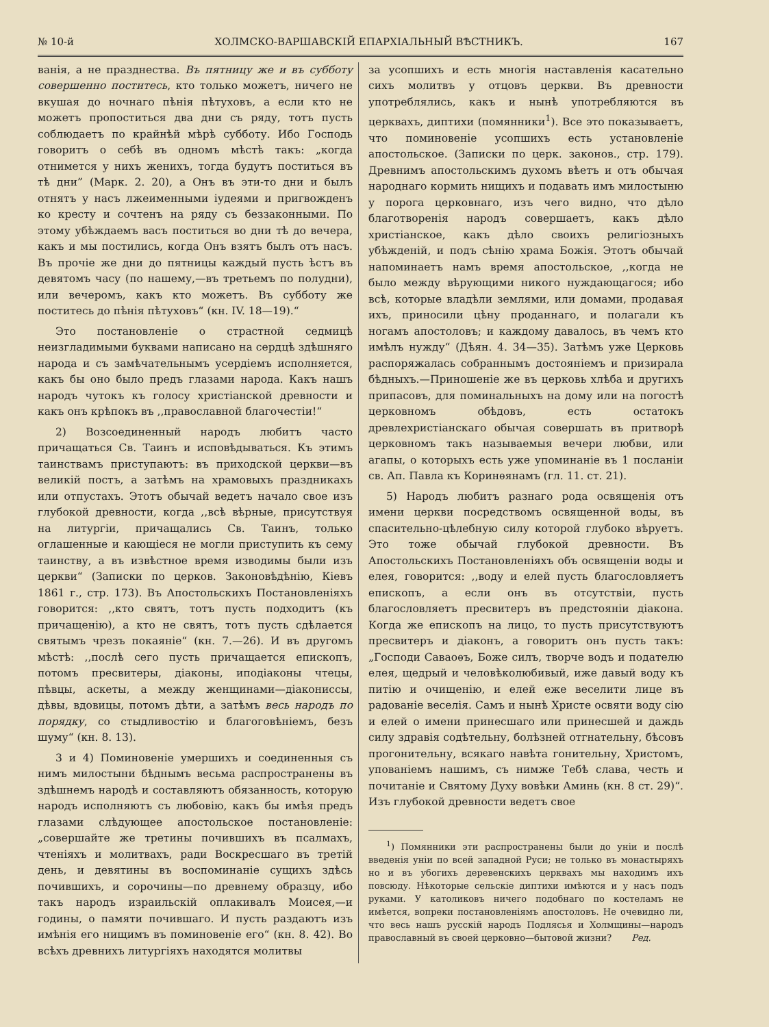№ 10-й ХОЛМСКО-ВАРШАВСКІЙ ЕПАРХІАЛЬНЫЙ ВѢСТНИКЪ. 167
ванія, а не празднества. Въ пятницу же и въ субботу совершенно поститесь, кто только можетъ, ничего не вкушая до ночнаго пѣнія пѣтуховъ, а если кто не можетъ пропоститься два дни съ ряду, тотъ пусть соблюдаетъ по крайнѣй мѣрѣ субботу. Ибо Господь говоритъ о себѣ въ одномъ мѣстѣ такъ: „когда отнимется у нихъ женихъ, тогда будутъ поститься въ тѣ дни” (Марк. 2. 20), а Онъ въ эти-то дни и былъ отнятъ у насъ лжеименными іудеями и пригвожденъ ко кресту и сочтенъ на ряду съ беззаконными. По этому убѣждаемъ васъ поститься во дни тѣ до вечера, какъ и мы постились, когда Онъ взятъ былъ отъ насъ. Въ прочіе же дни до пятницы каждый пусть ѣстъ въ девятомъ часу (по нашему,—въ третьемъ по полудни), или вечеромъ, какъ кто можетъ. Въ субботу же поститесь до пѣнія пѣтуховъ“ (кн. IV. 18—19).“
Это постановленіе о страстной седмицѣ неизгладимыми буквами написано на сердцѣ здѣшняго народа и съ замѣчательнымъ усердіемъ исполняется, какъ бы оно было предъ глазами народа. Какъ нашъ народъ чутокъ къ голосу христіанской древности и какъ онъ крѣпокъ въ ,,православной благочестіи!“
2) Возсоединенный народъ любитъ часто причащаться Св. Таинъ и исповѣдываться. Къ этимъ таинствамъ приступаютъ: въ приходской церкви—въ великій постъ, а затѣмъ на храмовыхъ праздникахъ или отпустахъ. Этотъ обычай ведетъ начало свое изъ глубокой древности, когда ,,всѣ вѣрные, присутствуя на литургіи, причащались Св. Таинъ, только оглашенные и кающіеся не могли приступить къ сему таинству, а въ извѣстное время изводимы были изъ церкви“ (Записки по церков. Законовѣдѣнію, Кіевъ 1861 г., стр. 173). Въ Апостольскихъ Постановленіяхъ говорится: ,,кто святъ, тотъ пусть подходитъ (къ причащенію), а кто не святъ, тотъ пусть сдѣлается святымъ чрезъ покаяніе“ (кн. 7.—26). И въ другомъ мѣстѣ: ,,послѣ сего пусть причащается епископъ, потомъ пресвитеры, діаконы, иподіаконы чтецы, пѣвцы, аскеты, а между женщинами—діакониссы, дѣвы, вдовицы, потомъ дѣти, а затѣмъ весь народъ по порядку, со стыдливостію и благоговѣніемъ, безъ шуму“ (кн. 8. 13).
3 и 4) Поминовеніе умершихъ и соединенныя съ нимъ милостыни бѣднымъ весьма распространены въ здѣшнемъ народѣ и составляютъ обязанность, которую народъ исполняютъ съ любовію, какъ бы имѣя предъ глазами слѣдующее апостольское постановленіе: „совершайте же третины почившихъ въ псалмахъ, чтеніяхъ и молитвахъ, ради Воскресшаго въ третій день, и девятины въ воспоминаніе сущихъ здѣсь почившихъ, и сорочины—по древнему образцу, ибо такъ народъ израильскій оплакивалъ Моисея,—и годины, о памяти почившаго. И пусть раздаютъ изъ имѣнія его нищимъ въ поминовеніе его“ (кн. 8. 42). Во всѣхъ древнихъ литургіяхъ находятся молитвы
за усопшихъ и есть многія наставленія касательно сихъ молитвъ у отцовъ церкви. Въ древности употреблялись, какъ и нынѣ употребляются въ церквахъ, диптихи (помянники<sup>1</sup>). Все это показываетъ, что поминовеніе усопшихъ есть установленіе апостольское. (Записки по церк. законов., стр. 179). Древнимъ апостольскимъ духомъ вѣетъ и отъ обычая народнаго кормить нищихъ и подавать имъ милостыню у порога церковнаго, изъ чего видно, что дѣло благотворенія народъ совершаетъ, какъ дѣло христіанское, какъ дѣло своихъ религіозныхъ убѣжденій, и подъ сѣнію храма Божія. Этотъ обычай напоминаетъ намъ время апостольское, ,,когда не было между вѣрующими никого нуждающагося; ибо всѣ, которые владѣли землями, или домами, продавая ихъ, приносили цѣну проданнаго, и полагали къ ногамъ апостоловъ; и каждому давалось, въ чемъ кто имѣлъ нужду“ (Дѣян. 4. 34—35). Затѣмъ уже Церковь распоряжалась собраннымъ достояніемъ и призирала бѣдныхъ.—Приношеніе же въ церковь хлѣба и другихъ припасовъ, для поминальныхъ на дому или на погостѣ церковномъ обѣдовъ, есть остатокъ древлехристіанскаго обычая совершать въ притворѣ церковномъ такъ называемыя вечери любви, или агапы, о которыхъ есть уже упоминаніе въ 1 посланіи св. Ап. Павла къ Коринѳянамъ (гл. 11. ст. 21).
5) Народъ любитъ разнаго рода освященія отъ имени церкви посредствомъ освященной воды, въ спасительно-цѣлебную силу которой глубоко вѣруетъ. Это тоже обычай глубокой древности. Въ Апостольскихъ Постановленіяхъ объ освященіи воды и елея, говорится: ,,воду и елей пусть благословляетъ епископъ, а если онъ въ отсутствіи, пусть благословляетъ пресвитеръ въ предстояніи діакона. Когда же епископъ на лицо, то пусть присутствуютъ пресвитеръ и діаконъ, а говоритъ онъ пусть такъ: „Господи Саваоѳъ, Боже силъ, творче водъ и подателю елея, щедрый и человѣколюбивый, иже давый воду къ питію и очищенію, и елей еже веселити лице въ радованіе веселія. Самъ и нынѣ Христе освяти воду сію и елей о имени принесшаго или принесшей и даждь силу здравія содѣтельну, болѣзней отгнательну, бѣсовъ прогонительну, всякаго навѣта гонительну, Христомъ, упованіемъ нашимъ, съ нимже Тебѣ слава, честь и почитаніе и Святому Духу вовѣки Аминь (кн. 8 ст. 29)“. Изъ глубокой древности ведетъ свое
<sup>1</sup>) Помянники эти распространены были до уніи и послѣ введенія уніи по всей западной Руси; не только въ монастыряхъ но и въ убогихъ деревенскихъ церквахъ мы находимъ ихъ повсюду. Нѣкоторые сельскіе диптихи имѣются и у насъ подъ руками. У католиковъ ничего подобнаго по костеламъ не имѣется, вопреки постановленіямъ апостоловъ. Не очевидно ли, что весь нашъ русскій народъ Подлясья и Холмщины—народъ православный въ своей церковно—бытовой жизни? Ред.